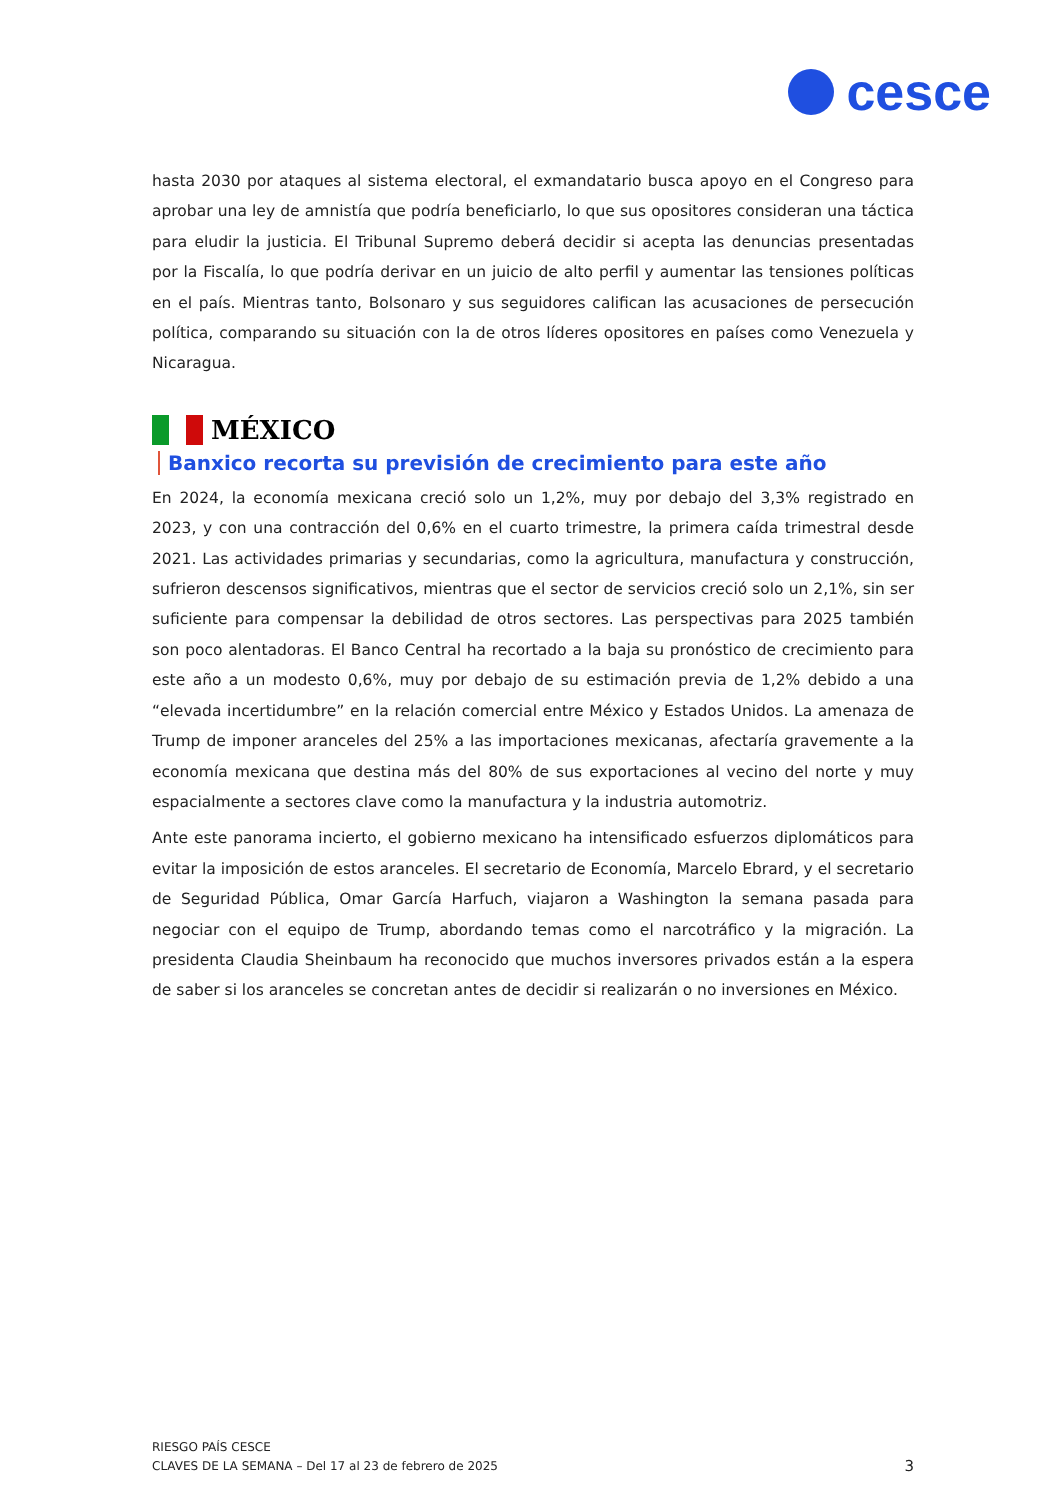cesce
hasta 2030 por ataques al sistema electoral, el exmandatario busca apoyo en el Congreso para aprobar una ley de amnistía que podría beneficiarlo, lo que sus opositores consideran una táctica para eludir la justicia. El Tribunal Supremo deberá decidir si acepta las denuncias presentadas por la Fiscalía, lo que podría derivar en un juicio de alto perfil y aumentar las tensiones políticas en el país. Mientras tanto, Bolsonaro y sus seguidores califican las acusaciones de persecución política, comparando su situación con la de otros líderes opositores en países como Venezuela y Nicaragua.
MÉXICO
Banxico recorta su previsión de crecimiento para este año
En 2024, la economía mexicana creció solo un 1,2%, muy por debajo del 3,3% registrado en 2023, y con una contracción del 0,6% en el cuarto trimestre, la primera caída trimestral desde 2021. Las actividades primarias y secundarias, como la agricultura, manufactura y construcción, sufrieron descensos significativos, mientras que el sector de servicios creció solo un 2,1%, sin ser suficiente para compensar la debilidad de otros sectores. Las perspectivas para 2025 también son poco alentadoras. El Banco Central ha recortado a la baja su pronóstico de crecimiento para este año a un modesto 0,6%, muy por debajo de su estimación previa de 1,2% debido a una “elevada incertidumbre” en la relación comercial entre México y Estados Unidos. La amenaza de Trump de imponer aranceles del 25% a las importaciones mexicanas, afectaría gravemente a la economía mexicana que destina más del 80% de sus exportaciones al vecino del norte y muy espacialmente a sectores clave como la manufactura y la industria automotriz.
Ante este panorama incierto, el gobierno mexicano ha intensificado esfuerzos diplomáticos para evitar la imposición de estos aranceles. El secretario de Economía, Marcelo Ebrard, y el secretario de Seguridad Pública, Omar García Harfuch, viajaron a Washington la semana pasada para negociar con el equipo de Trump, abordando temas como el narcotráfico y la migración. La presidenta Claudia Sheinbaum ha reconocido que muchos inversores privados están a la espera de saber si los aranceles se concretan antes de decidir si realizarán o no inversiones en México.
RIESGO PAÍS CESCE
CLAVES DE LA SEMANA – Del 17 al 23 de febrero de 2025
3